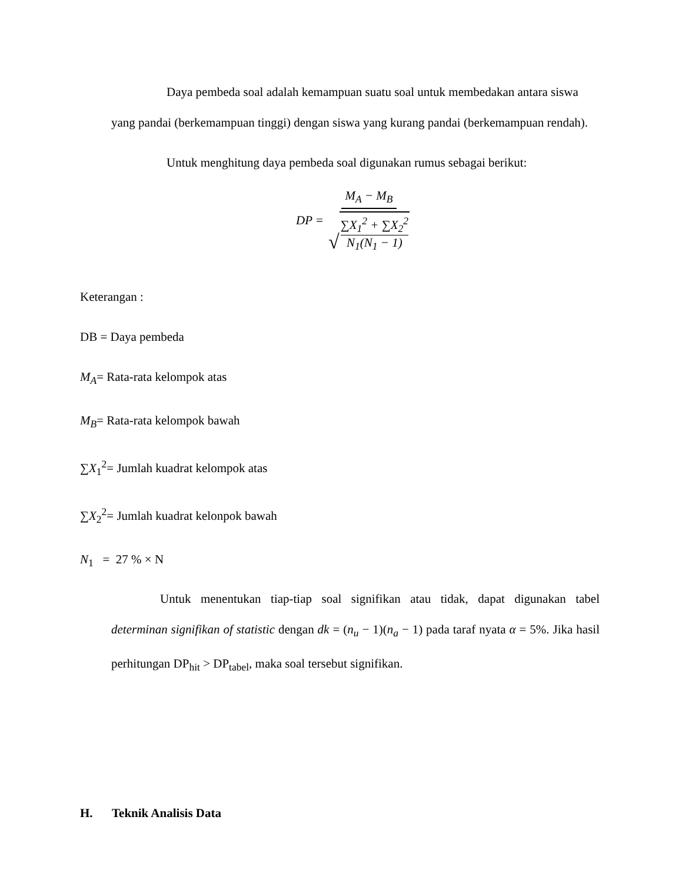Daya pembeda soal adalah kemampuan suatu soal untuk membedakan antara siswa yang pandai (berkemampuan tinggi) dengan siswa yang kurang pandai (berkemampuan rendah).
Untuk menghitung daya pembeda soal digunakan rumus sebagai berikut:
DP = M<sub>A</sub> − M<sub>B</sub> √ ∑X<sub>1</sub><sup>2</sup> + ∑X<sub>2</sub><sup>2</sup> N<sub>1</sub>(N<sub>1</sub> − 1)
Keterangan :
DB = Daya pembeda
M<sub>A</sub>= Rata-rata kelompok atas
M<sub>B</sub>= Rata-rata kelompok bawah
∑X<sub>1</sub><sup>2</sup>= Jumlah kuadrat kelompok atas
∑X<sub>2</sub><sup>2</sup>= Jumlah kuadrat kelonpok bawah
N<sub>1</sub> = 27 % × N
Untuk menentukan tiap-tiap soal signifikan atau tidak, dapat digunakan tabel determinan signifikan of statistic dengan dk = (n<sub>u</sub> − 1)(n<sub>a</sub> − 1) pada taraf nyata α = 5%. Jika hasil perhitungan DP<sub>hit</sub> > DP<sub>tabel</sub>, maka soal tersebut signifikan.
H. Teknik Analisis Data